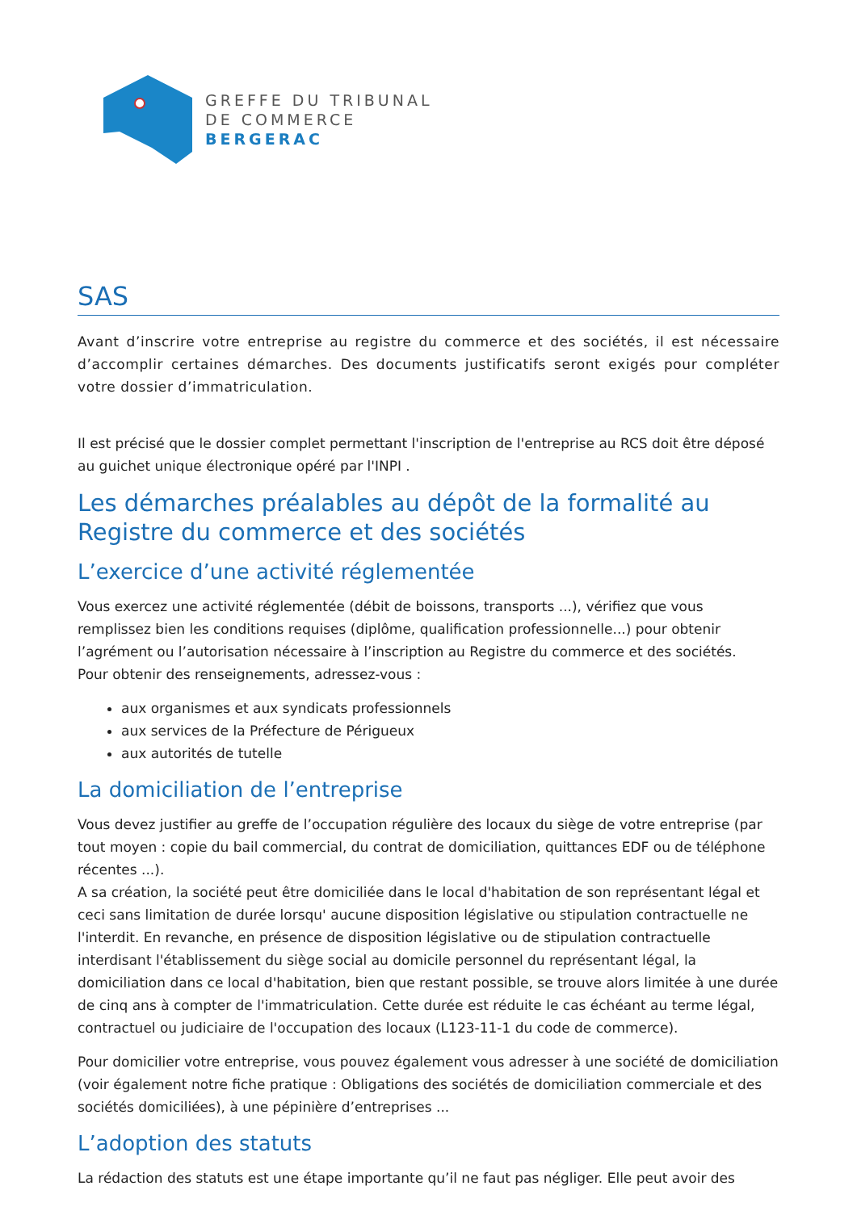GREFFE DU TRIBUNAL
DE COMMERCE
BERGERAC
SAS
Avant d’inscrire votre entreprise au registre du commerce et des sociétés, il est nécessaire d’accomplir certaines démarches. Des documents justificatifs seront exigés pour compléter votre dossier d’immatriculation.
Il est précisé que le dossier complet permettant l'inscription de l'entreprise au RCS doit être déposé au guichet unique électronique opéré par l'INPI .
Les démarches préalables au dépôt de la formalité au Registre du commerce et des sociétés
L’exercice d’une activité réglementée
Vous exercez une activité réglementée (débit de boissons, transports ...), vérifiez que vous remplissez bien les conditions requises (diplôme, qualification professionnelle...) pour obtenir l’agrément ou l’autorisation nécessaire à l’inscription au Registre du commerce et des sociétés.
Pour obtenir des renseignements, adressez-vous :
aux organismes et aux syndicats professionnels
aux services de la Préfecture de Périgueux
aux autorités de tutelle
La domiciliation de l’entreprise
Vous devez justifier au greffe de l’occupation régulière des locaux du siège de votre entreprise (par tout moyen : copie du bail commercial, du contrat de domiciliation, quittances EDF ou de téléphone récentes ...).
A sa création, la société peut être domiciliée dans le local d'habitation de son représentant légal et ceci sans limitation de durée lorsqu' aucune disposition législative ou stipulation contractuelle ne l'interdit. En revanche, en présence de disposition législative ou de stipulation contractuelle interdisant l'établissement du siège social au domicile personnel du représentant légal, la domiciliation dans ce local d'habitation, bien que restant possible, se trouve alors limitée à une durée de cinq ans à compter de l'immatriculation. Cette durée est réduite le cas échéant au terme légal, contractuel ou judiciaire de l'occupation des locaux (L123-11-1 du code de commerce).
Pour domicilier votre entreprise, vous pouvez également vous adresser à une société de domiciliation (voir également notre fiche pratique : Obligations des sociétés de domiciliation commerciale et des sociétés domiciliées), à une pépinière d’entreprises ...
L’adoption des statuts
La rédaction des statuts est une étape importante qu’il ne faut pas négliger. Elle peut avoir des